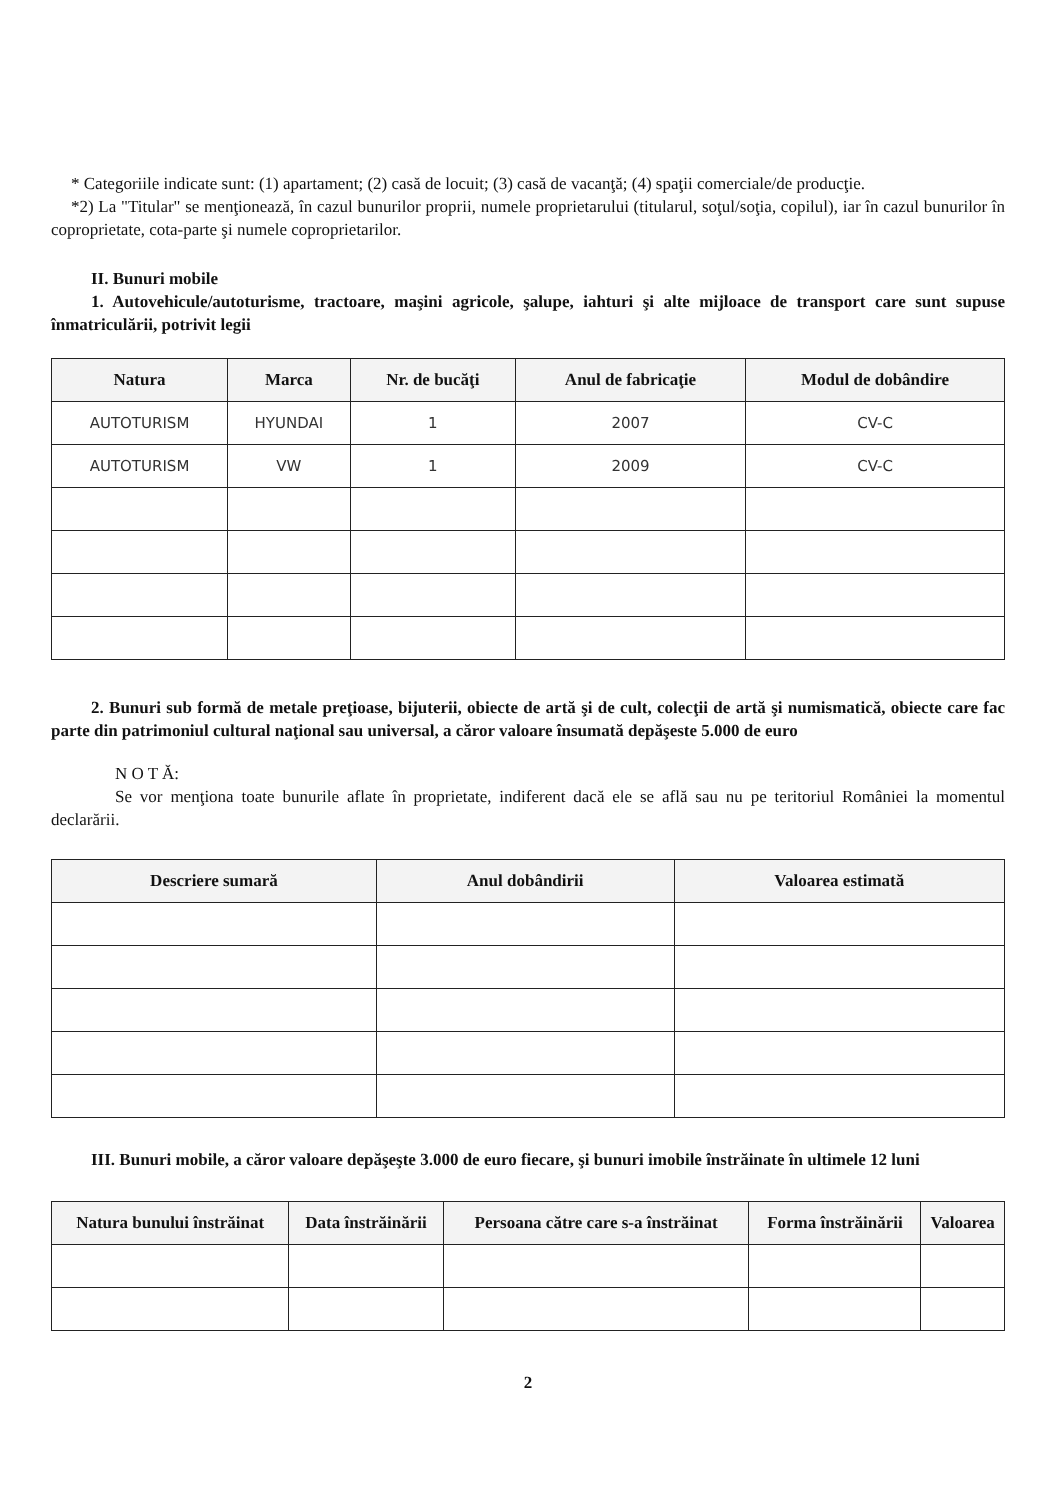* Categoriile indicate sunt: (1) apartament; (2) casă de locuit; (3) casă de vacanţă; (4) spaţii comerciale/de producţie.
*2) La "Titular" se menţionează, în cazul bunurilor proprii, numele proprietarului (titularul, soţul/soţia, copilul), iar în cazul bunurilor în coproprietate, cota-parte şi numele coproprietarilor.
II. Bunuri mobile
1. Autovehicule/autoturisme, tractoare, maşini agricole, şalupe, iahturi şi alte mijloace de transport care sunt supuse înmatriculării, potrivit legii
| Natura | Marca | Nr. de bucăţi | Anul de fabricaţie | Modul de dobândire |
| --- | --- | --- | --- | --- |
| AUTOTURISM | HYUNDAI | 1 | 2007 | CV-C |
| AUTOTURISM | VW | 1 | 2009 | CV-C |
2. Bunuri sub formă de metale preţioase, bijuterii, obiecte de artă şi de cult, colecţii de artă şi numismatică, obiecte care fac parte din patrimoniul cultural naţional sau universal, a căror valoare însumată depăşeste 5.000 de euro
N O T Ă:
Se vor menţiona toate bunurile aflate în proprietate, indiferent dacă ele se află sau nu pe teritoriul României la momentul declarării.
| Descriere sumară | Anul dobândirii | Valoarea estimată |
| --- | --- | --- |
III. Bunuri mobile, a căror valoare depăşeşte 3.000 de euro fiecare, şi bunuri imobile înstrăinate în ultimele 12 luni
| Natura bunului înstrăinat | Data înstrăinării | Persoana către care s-a înstrăinat | Forma înstrăinării | Valoarea |
| --- | --- | --- | --- | --- |
2